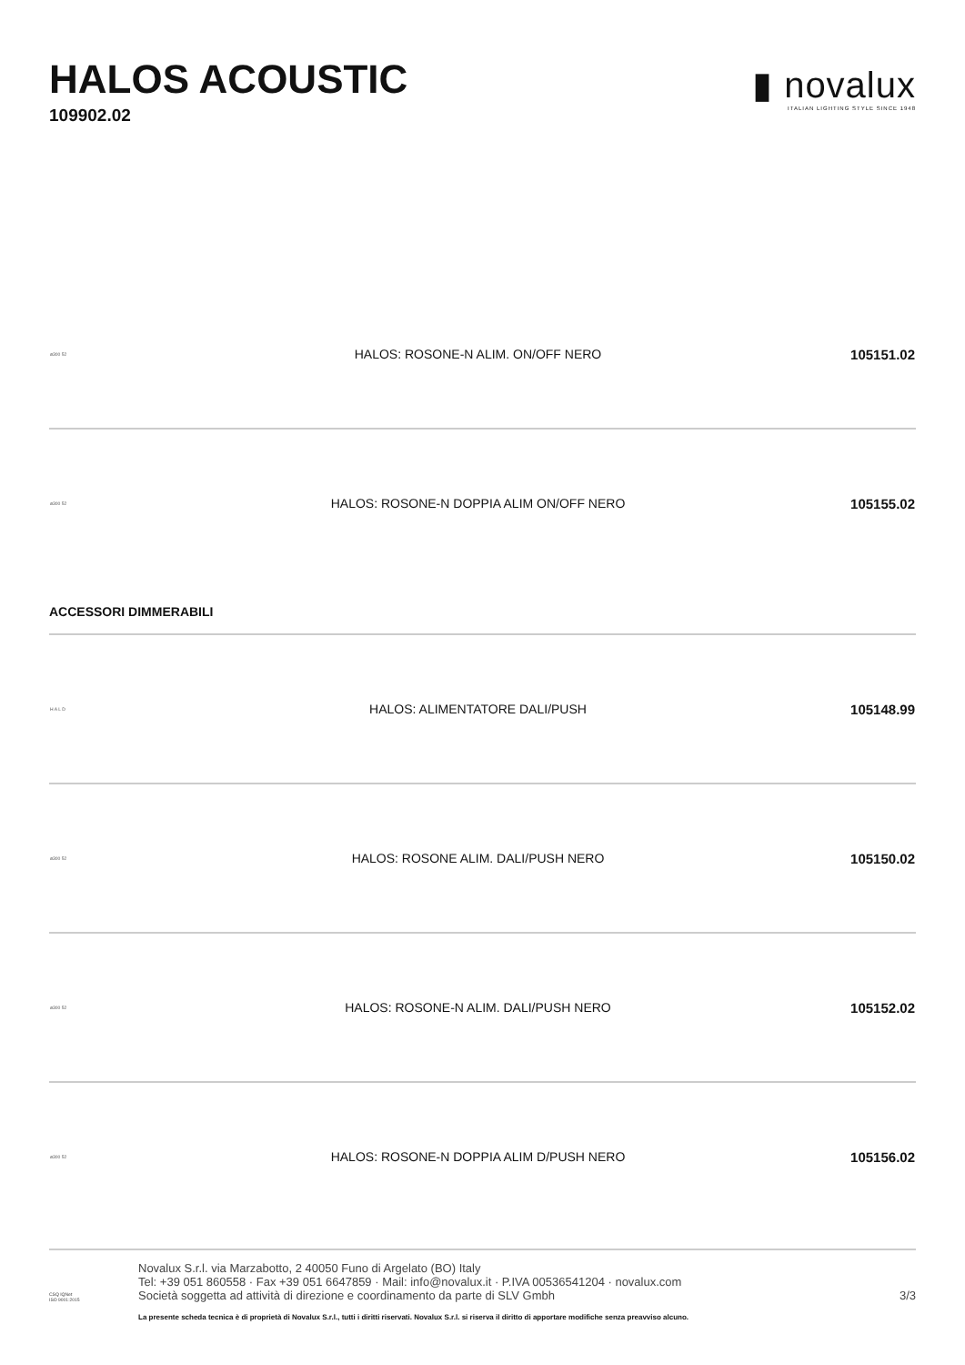HALOS ACOUSTIC
109902.02
▮ novalux
ITALIAN LIGHTING STYLE SINCE 1948
| ø300 52 | HALOS: ROSONE-N ALIM. ON/OFF NERO | 105151.02 |
| ø300 52 | HALOS: ROSONE-N DOPPIA ALIM ON/OFF NERO | 105155.02 |
| ACCESSORI DIMMERABILI | | |
| H A L D | HALOS: ALIMENTATORE DALI/PUSH | 105148.99 |
| ø300 52 | HALOS: ROSONE ALIM. DALI/PUSH NERO | 105150.02 |
| ø300 52 | HALOS: ROSONE-N ALIM. DALI/PUSH NERO | 105152.02 |
| ø300 52 | HALOS: ROSONE-N DOPPIA ALIM D/PUSH NERO | 105156.02 |
CSQ IQNet
ISO 9001:2015
Novalux S.r.l. via Marzabotto, 2 40050 Funo di Argelato (BO) Italy
Tel: +39 051 860558 · Fax +39 051 6647859 · Mail: info@novalux.it · P.IVA 00536541204 · novalux.com
Società soggetta ad attività di direzione e coordinamento da parte di SLV Gmbh
3/3
La presente scheda tecnica è di proprietà di Novalux S.r.l., tutti i diritti riservati. Novalux S.r.l. si riserva il diritto di apportare modifiche senza preavviso alcuno.